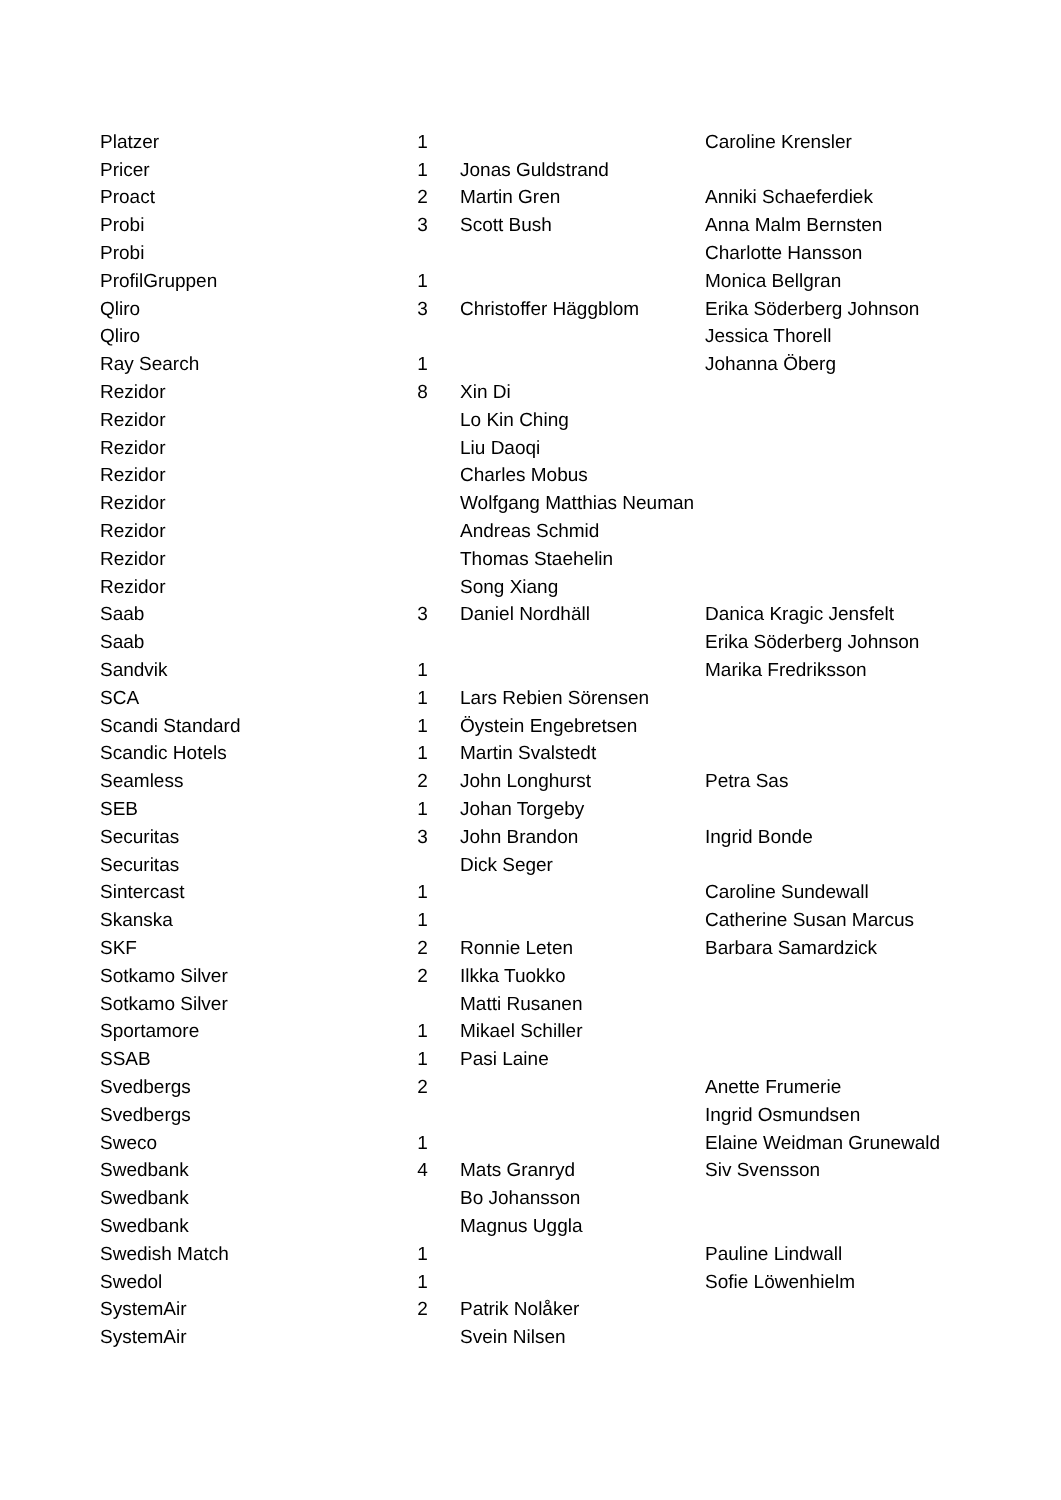| Platzer | 1 | | Caroline Krensler |
| Pricer | 1 | Jonas Guldstrand | |
| Proact | 2 | Martin Gren | Anniki Schaeferdiek |
| Probi | 3 | Scott Bush | Anna Malm Bernsten |
| Probi | | | Charlotte Hansson |
| ProfilGruppen | 1 | | Monica Bellgran |
| Qliro | 3 | Christoffer Häggblom | Erika Söderberg Johnson |
| Qliro | | | Jessica Thorell |
| Ray Search | 1 | | Johanna Öberg |
| Rezidor | 8 | Xin Di | |
| Rezidor | | Lo Kin Ching | |
| Rezidor | | Liu Daoqi | |
| Rezidor | | Charles Mobus | |
| Rezidor | | Wolfgang Matthias Neuman | |
| Rezidor | | Andreas Schmid | |
| Rezidor | | Thomas Staehelin | |
| Rezidor | | Song Xiang | |
| Saab | 3 | Daniel Nordhäll | Danica Kragic Jensfelt |
| Saab | | | Erika Söderberg Johnson |
| Sandvik | 1 | | Marika Fredriksson |
| SCA | 1 | Lars Rebien Sörensen | |
| Scandi Standard | 1 | Öystein Engebretsen | |
| Scandic Hotels | 1 | Martin Svalstedt | |
| Seamless | 2 | John Longhurst | Petra Sas |
| SEB | 1 | Johan Torgeby | |
| Securitas | 3 | John Brandon | Ingrid Bonde |
| Securitas | | Dick Seger | |
| Sintercast | 1 | | Caroline Sundewall |
| Skanska | 1 | | Catherine Susan Marcus |
| SKF | 2 | Ronnie Leten | Barbara Samardzick |
| Sotkamo Silver | 2 | Ilkka Tuokko | |
| Sotkamo Silver | | Matti Rusanen | |
| Sportamore | 1 | Mikael Schiller | |
| SSAB | 1 | Pasi Laine | |
| Svedbergs | 2 | | Anette Frumerie |
| Svedbergs | | | Ingrid Osmundsen |
| Sweco | 1 | | Elaine Weidman Grunewald |
| Swedbank | 4 | Mats Granryd | Siv Svensson |
| Swedbank | | Bo Johansson | |
| Swedbank | | Magnus Uggla | |
| Swedish Match | 1 | | Pauline Lindwall |
| Swedol | 1 | | Sofie Löwenhielm |
| SystemAir | 2 | Patrik Nolåker | |
| SystemAir | | Svein Nilsen | |